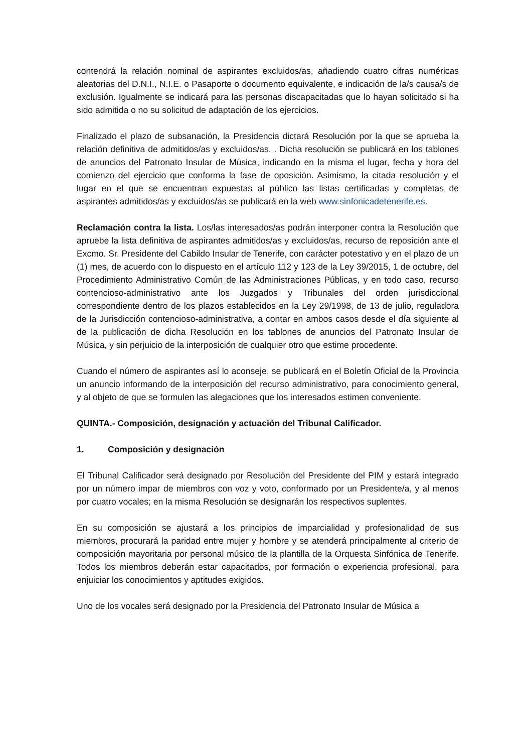contendrá la relación nominal de aspirantes excluidos/as, añadiendo cuatro cifras numéricas aleatorias del D.N.I., N.I.E. o Pasaporte o documento equivalente, e indicación de la/s causa/s de exclusión. Igualmente se indicará para las personas discapacitadas que lo hayan solicitado si ha sido admitida o no su solicitud de adaptación de los ejercicios.
Finalizado el plazo de subsanación, la Presidencia dictará Resolución por la que se aprueba la relación definitiva de admitidos/as y excluidos/as. . Dicha resolución se publicará en los tablones de anuncios del Patronato Insular de Música, indicando en la misma el lugar, fecha y hora del comienzo del ejercicio que conforma la fase de oposición. Asimismo, la citada resolución y el lugar en el que se encuentran expuestas al público las listas certificadas y completas de aspirantes admitidos/as y excluidos/as se publicará en la web www.sinfonicadetenerife.es.
Reclamación contra la lista. Los/las interesados/as podrán interponer contra la Resolución que apruebe la lista definitiva de aspirantes admitidos/as y excluidos/as, recurso de reposición ante el Excmo. Sr. Presidente del Cabildo Insular de Tenerife, con carácter potestativo y en el plazo de un (1) mes, de acuerdo con lo dispuesto en el artículo 112 y 123 de la Ley 39/2015, 1 de octubre, del Procedimiento Administrativo Común de las Administraciones Públicas, y en todo caso, recurso contencioso-administrativo ante los Juzgados y Tribunales del orden jurisdiccional correspondiente dentro de los plazos establecidos en la Ley 29/1998, de 13 de julio, reguladora de la Jurisdicción contencioso-administrativa, a contar en ambos casos desde el día siguiente al de la publicación de dicha Resolución en los tablones de anuncios del Patronato Insular de Música, y sin perjuicio de la interposición de cualquier otro que estime procedente.
Cuando el número de aspirantes así lo aconseje, se publicará en el Boletín Oficial de la Provincia un anuncio informando de la interposición del recurso administrativo, para conocimiento general, y al objeto de que se formulen las alegaciones que los interesados estimen conveniente.
QUINTA.- Composición, designación y actuación del Tribunal Calificador.
1. Composición y designación
El Tribunal Calificador será designado por Resolución del Presidente del PIM y estará integrado por un número impar de miembros con voz y voto, conformado por un Presidente/a, y al menos por cuatro vocales; en la misma Resolución se designarán los respectivos suplentes.
En su composición se ajustará a los principios de imparcialidad y profesionalidad de sus miembros, procurará la paridad entre mujer y hombre y se atenderá principalmente al criterio de composición mayoritaria por personal músico de la plantilla de la Orquesta Sinfónica de Tenerife. Todos los miembros deberán estar capacitados, por formación o experiencia profesional, para enjuiciar los conocimientos y aptitudes exigidos.
Uno de los vocales será designado por la Presidencia del Patronato Insular de Música a